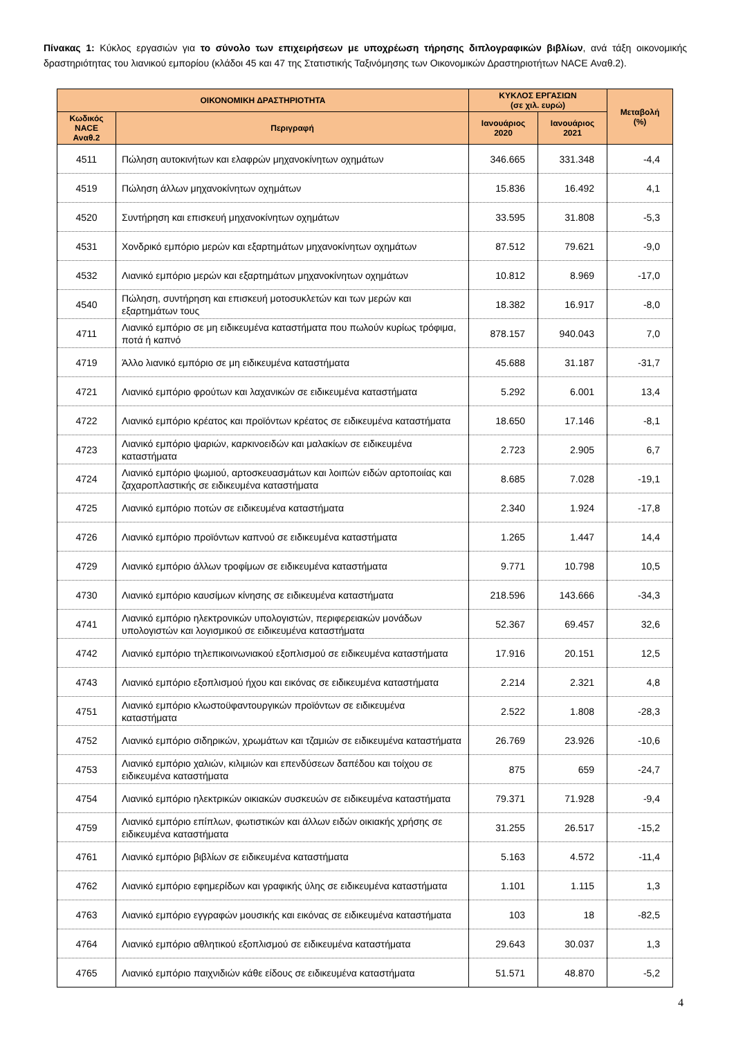Πίνακας 1: Κύκλος εργασιών για το σύνολο των επιχειρήσεων με υποχρέωση τήρησης διπλογραφικών βιβλίων, ανά τάξη οικονομικής δραστηριότητας του λιανικού εμπορίου (κλάδοι 45 και 47 της Στατιστικής Ταξινόμησης των Οικονομικών Δραστηριοτήτων NACE Αναθ.2).
| ΟΙΚΟΝΟΜΙΚΗ ΔΡΑΣΤΗΡΙΟΤΗΤΑ | | ΚΥΚΛΟΣ ΕΡΓΑΣΙΩΝ (σε χιλ. ευρώ) | | Μεταβολή (%) |
| --- | --- | --- | --- | --- |
| Κωδικός NACE Αναθ.2 | Περιγραφή | Ιανουάριος 2020 | Ιανουάριος 2021 | |
| 4511 | Πώληση αυτοκινήτων και ελαφρών μηχανοκίνητων οχημάτων | 346.665 | 331.348 | -4,4 |
| 4519 | Πώληση άλλων μηχανοκίνητων οχημάτων | 15.836 | 16.492 | 4,1 |
| 4520 | Συντήρηση και επισκευή μηχανοκίνητων οχημάτων | 33.595 | 31.808 | -5,3 |
| 4531 | Χονδρικό εμπόριο μερών και εξαρτημάτων μηχανοκίνητων οχημάτων | 87.512 | 79.621 | -9,0 |
| 4532 | Λιανικό εμπόριο μερών και εξαρτημάτων μηχανοκίνητων οχημάτων | 10.812 | 8.969 | -17,0 |
| 4540 | Πώληση, συντήρηση και επισκευή μοτοσυκλετών και των μερών και εξαρτημάτων τους | 18.382 | 16.917 | -8,0 |
| 4711 | Λιανικό εμπόριο σε μη ειδικευμένα καταστήματα που πωλούν κυρίως τρόφιμα, ποτά ή καπνό | 878.157 | 940.043 | 7,0 |
| 4719 | Άλλο λιανικό εμπόριο σε μη ειδικευμένα καταστήματα | 45.688 | 31.187 | -31,7 |
| 4721 | Λιανικό εμπόριο φρούτων και λαχανικών σε ειδικευμένα καταστήματα | 5.292 | 6.001 | 13,4 |
| 4722 | Λιανικό εμπόριο κρέατος και προϊόντων κρέατος σε ειδικευμένα καταστήματα | 18.650 | 17.146 | -8,1 |
| 4723 | Λιανικό εμπόριο ψαριών, καρκινοειδών και μαλακίων σε ειδικευμένα καταστήματα | 2.723 | 2.905 | 6,7 |
| 4724 | Λιανικό εμπόριο ψωμιού, αρτοσκευασμάτων και λοιπών ειδών αρτοποιίας και ζαχαροπλαστικής σε ειδικευμένα καταστήματα | 8.685 | 7.028 | -19,1 |
| 4725 | Λιανικό εμπόριο ποτών σε ειδικευμένα καταστήματα | 2.340 | 1.924 | -17,8 |
| 4726 | Λιανικό εμπόριο προϊόντων καπνού σε ειδικευμένα καταστήματα | 1.265 | 1.447 | 14,4 |
| 4729 | Λιανικό εμπόριο άλλων τροφίμων σε ειδικευμένα καταστήματα | 9.771 | 10.798 | 10,5 |
| 4730 | Λιανικό εμπόριο καυσίμων κίνησης σε ειδικευμένα καταστήματα | 218.596 | 143.666 | -34,3 |
| 4741 | Λιανικό εμπόριο ηλεκτρονικών υπολογιστών, περιφερειακών μονάδων υπολογιστών και λογισμικού σε ειδικευμένα καταστήματα | 52.367 | 69.457 | 32,6 |
| 4742 | Λιανικό εμπόριο τηλεπικοινωνιακού εξοπλισμού σε ειδικευμένα καταστήματα | 17.916 | 20.151 | 12,5 |
| 4743 | Λιανικό εμπόριο εξοπλισμού ήχου και εικόνας σε ειδικευμένα καταστήματα | 2.214 | 2.321 | 4,8 |
| 4751 | Λιανικό εμπόριο κλωστοϋφαντουργικών προϊόντων σε ειδικευμένα καταστήματα | 2.522 | 1.808 | -28,3 |
| 4752 | Λιανικό εμπόριο σιδηρικών, χρωμάτων και τζαμιών σε ειδικευμένα καταστήματα | 26.769 | 23.926 | -10,6 |
| 4753 | Λιανικό εμπόριο χαλιών, κιλιμιών και επενδύσεων δαπέδου και τοίχου σε ειδικευμένα καταστήματα | 875 | 659 | -24,7 |
| 4754 | Λιανικό εμπόριο ηλεκτρικών οικιακών συσκευών σε ειδικευμένα καταστήματα | 79.371 | 71.928 | -9,4 |
| 4759 | Λιανικό εμπόριο επίπλων, φωτιστικών και άλλων ειδών οικιακής χρήσης σε ειδικευμένα καταστήματα | 31.255 | 26.517 | -15,2 |
| 4761 | Λιανικό εμπόριο βιβλίων σε ειδικευμένα καταστήματα | 5.163 | 4.572 | -11,4 |
| 4762 | Λιανικό εμπόριο εφημερίδων και γραφικής ύλης σε ειδικευμένα καταστήματα | 1.101 | 1.115 | 1,3 |
| 4763 | Λιανικό εμπόριο εγγραφών μουσικής και εικόνας σε ειδικευμένα καταστήματα | 103 | 18 | -82,5 |
| 4764 | Λιανικό εμπόριο αθλητικού εξοπλισμού σε ειδικευμένα καταστήματα | 29.643 | 30.037 | 1,3 |
| 4765 | Λιανικό εμπόριο παιχνιδιών κάθε είδους σε ειδικευμένα καταστήματα | 51.571 | 48.870 | -5,2 |
4